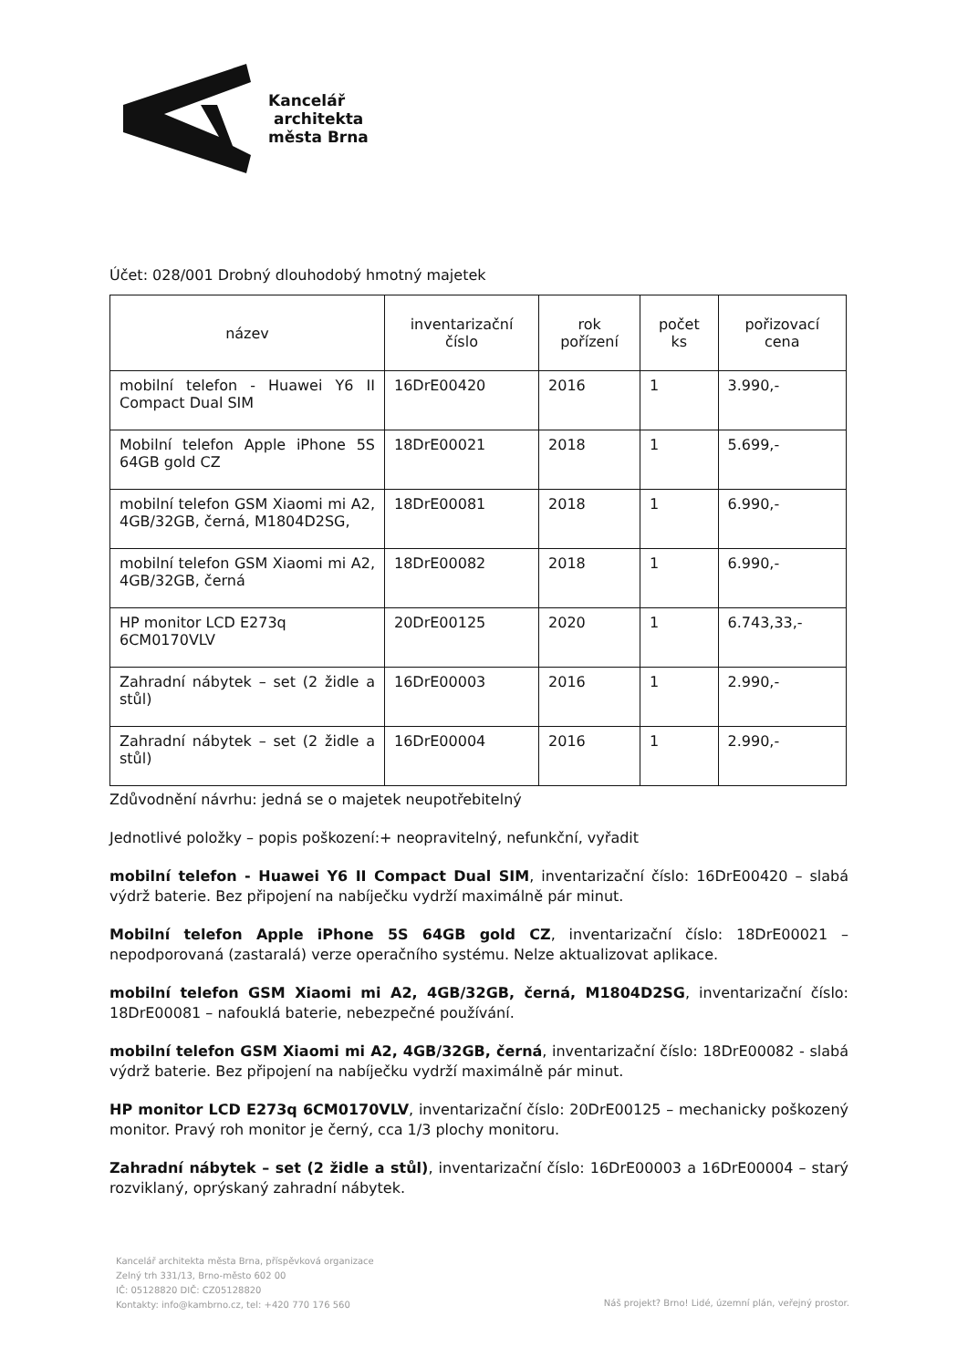Kancelář
architekta
města Brna
Účet: 028/001 Drobný dlouhodobý hmotný majetek
| název | inventarizační číslo | rok pořízení | počet ks | pořizovací cena |
| --- | --- | --- | --- | --- |
| mobilní telefon - Huawei Y6 II Compact Dual SIM | 16DrE00420 | 2016 | 1 | 3.990,- |
| Mobilní telefon Apple iPhone 5S 64GB gold CZ | 18DrE00021 | 2018 | 1 | 5.699,- |
| mobilní telefon GSM Xiaomi mi A2, 4GB/32GB, černá, M1804D2SG, | 18DrE00081 | 2018 | 1 | 6.990,- |
| mobilní telefon GSM Xiaomi mi A2, 4GB/32GB, černá | 18DrE00082 | 2018 | 1 | 6.990,- |
| HP monitor LCD E273q 6CM0170VLV | 20DrE00125 | 2020 | 1 | 6.743,33,- |
| Zahradní nábytek – set (2 židle a stůl) | 16DrE00003 | 2016 | 1 | 2.990,- |
| Zahradní nábytek – set (2 židle a stůl) | 16DrE00004 | 2016 | 1 | 2.990,- |
Zdůvodnění návrhu: jedná se o majetek neupotřebitelný
Jednotlivé položky – popis poškození:+ neopravitelný, nefunkční, vyřadit
mobilní telefon - Huawei Y6 II Compact Dual SIM, inventarizační číslo: 16DrE00420 – slabá výdrž baterie. Bez připojení na nabíječku vydrží maximálně pár minut.
Mobilní telefon Apple iPhone 5S 64GB gold CZ, inventarizační číslo: 18DrE00021 – nepodporovaná (zastaralá) verze operačního systému. Nelze aktualizovat aplikace.
mobilní telefon GSM Xiaomi mi A2, 4GB/32GB, černá, M1804D2SG, inventarizační číslo: 18DrE00081 – nafouklá baterie, nebezpečné používání.
mobilní telefon GSM Xiaomi mi A2, 4GB/32GB, černá, inventarizační číslo: 18DrE00082 - slabá výdrž baterie. Bez připojení na nabíječku vydrží maximálně pár minut.
HP monitor LCD E273q 6CM0170VLV, inventarizační číslo: 20DrE00125 – mechanicky poškozený monitor. Pravý roh monitor je černý, cca 1/3 plochy monitoru.
Zahradní nábytek – set (2 židle a stůl), inventarizační číslo: 16DrE00003 a 16DrE00004 – starý rozviklaný, oprýskaný zahradní nábytek.
Kancelář architekta města Brna, příspěvková organizace
Zelný trh 331/13, Brno-město 602 00
IČ: 05128820 DIČ: CZ05128820
Kontakty: info@kambrno.cz, tel: +420 770 176 560
Náš projekt? Brno! Lidé, územní plán, veřejný prostor.